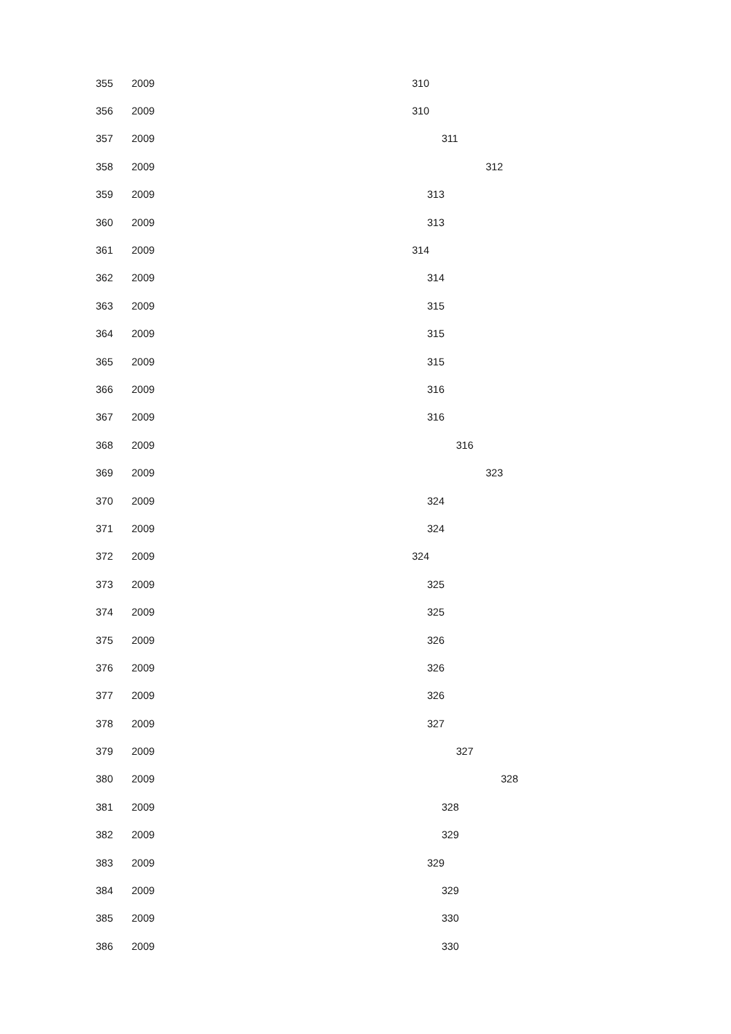355 2009 310
356 2009 310
357 2009 311
358 2009 312
359 2009 313
360 2009 313
361 2009 314
362 2009 314
363 2009 315
364 2009 315
365 2009 315
366 2009 316
367 2009 316
368 2009 316
369 2009 323
370 2009 324
371 2009 324
372 2009 324
373 2009 325
374 2009 325
375 2009 326
376 2009 326
377 2009 326
378 2009 327
379 2009 327
380 2009 328
381 2009 328
382 2009 329
383 2009 329
384 2009 329
385 2009 330
386 2009 330